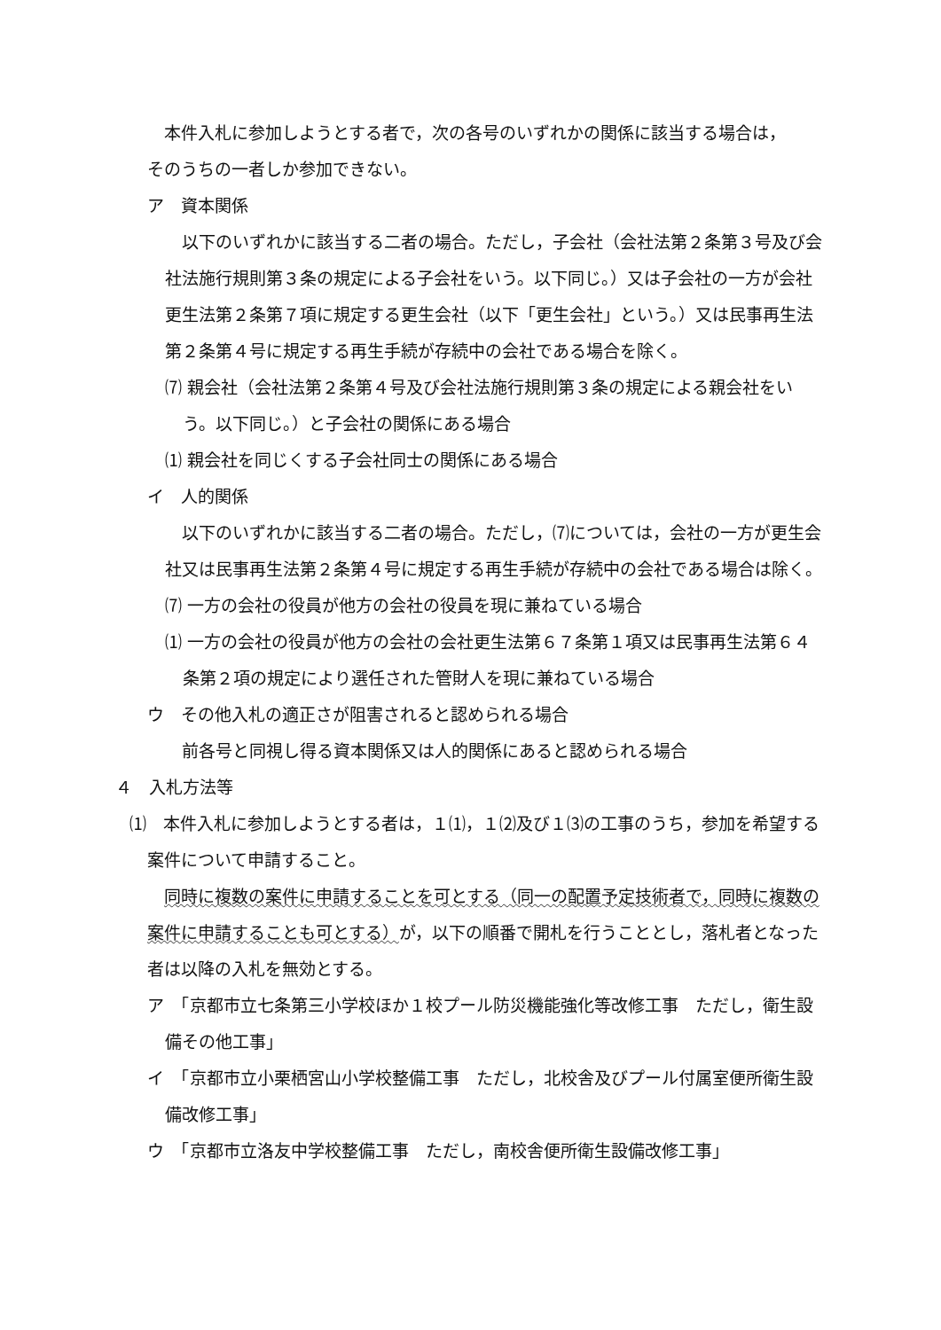本件入札に参加しようとする者で，次の各号のいずれかの関係に該当する場合は，
そのうちの一者しか参加できない。
ア　資本関係
以下のいずれかに該当する二者の場合。ただし，子会社（会社法第２条第３号及び会社法施行規則第３条の規定による子会社をいう。以下同じ。）又は子会社の一方が会社更生法第２条第７項に規定する更生会社（以下「更生会社」という。）又は民事再生法第２条第４号に規定する再生手続が存続中の会社である場合を除く。
⑺ 親会社（会社法第２条第４号及び会社法施行規則第３条の規定による親会社をいう。以下同じ。）と子会社の関係にある場合
⑴ 親会社を同じくする子会社同士の関係にある場合
イ　人的関係
以下のいずれかに該当する二者の場合。ただし，⑺については，会社の一方が更生会社又は民事再生法第２条第４号に規定する再生手続が存続中の会社である場合は除く。
⑺ 一方の会社の役員が他方の会社の役員を現に兼ねている場合
⑴ 一方の会社の役員が他方の会社の会社更生法第６７条第１項又は民事再生法第６４条第２項の規定により選任された管財人を現に兼ねている場合
ウ　その他入札の適正さが阻害されると認められる場合
前各号と同視し得る資本関係又は人的関係にあると認められる場合
４　入札方法等
⑴　本件入札に参加しようとする者は，１⑴，１⑵及び１⑶の工事のうち，参加を希望する案件について申請すること。
同時に複数の案件に申請することを可とする（同一の配置予定技術者で，同時に複数の案件に申請することも可とする）が，以下の順番で開札を行うこととし，落札者となった者は以降の入札を無効とする。
ア　「京都市立七条第三小学校ほか１校プール防災機能強化等改修工事　ただし，衛生設備その他工事」
イ　「京都市立小栗栖宮山小学校整備工事　ただし，北校舎及びプール付属室便所衛生設備改修工事」
ウ　「京都市立洛友中学校整備工事　ただし，南校舎便所衛生設備改修工事」